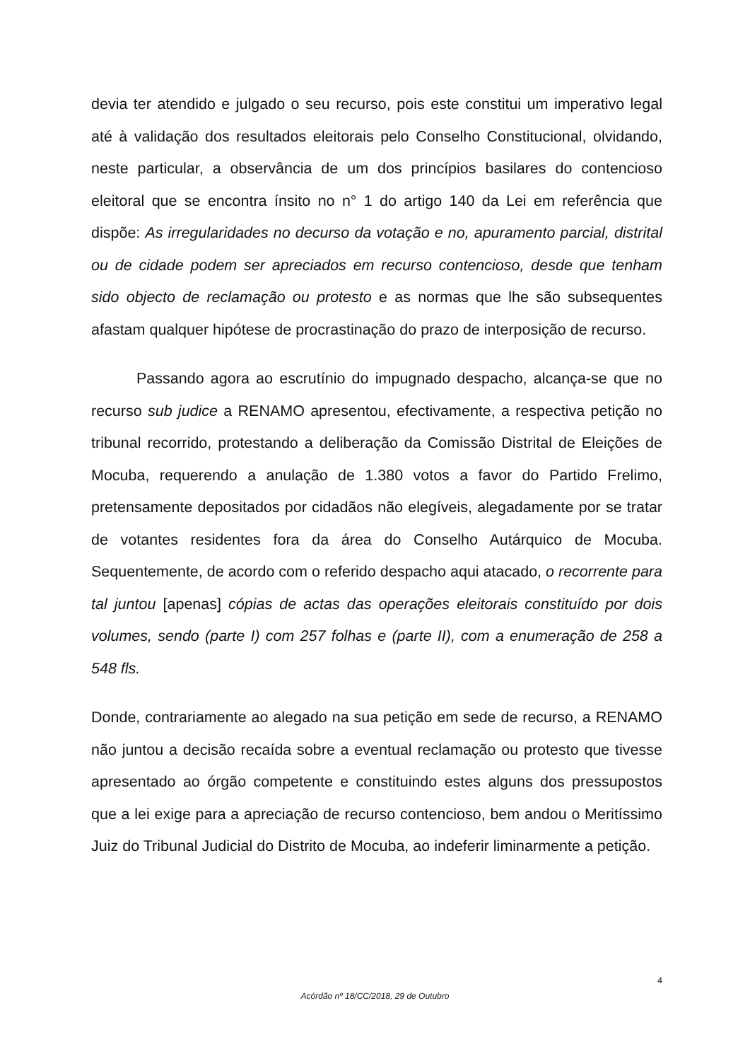devia ter atendido e julgado o seu recurso, pois este constitui um imperativo legal até à validação dos resultados eleitorais pelo Conselho Constitucional, olvidando, neste particular, a observância de um dos princípios basilares do contencioso eleitoral que se encontra ínsito no n° 1 do artigo 140 da Lei em referência que dispõe: As irregularidades no decurso da votação e no, apuramento parcial, distrital ou de cidade podem ser apreciados em recurso contencioso, desde que tenham sido objecto de reclamação ou protesto e as normas que lhe são subsequentes afastam qualquer hipótese de procrastinação do prazo de interposição de recurso.
Passando agora ao escrutínio do impugnado despacho, alcança-se que no recurso sub judice a RENAMO apresentou, efectivamente, a respectiva petição no tribunal recorrido, protestando a deliberação da Comissão Distrital de Eleições de Mocuba, requerendo a anulação de 1.380 votos a favor do Partido Frelimo, pretensamente depositados por cidadãos não elegíveis, alegadamente por se tratar de votantes residentes fora da área do Conselho Autárquico de Mocuba. Sequentemente, de acordo com o referido despacho aqui atacado, o recorrente para tal juntou [apenas] cópias de actas das operações eleitorais constituído por dois volumes, sendo (parte I) com 257 folhas e (parte II), com a enumeração de 258 a 548 fls.
Donde, contrariamente ao alegado na sua petição em sede de recurso, a RENAMO não juntou a decisão recaída sobre a eventual reclamação ou protesto que tivesse apresentado ao órgão competente e constituindo estes alguns dos pressupostos que a lei exige para a apreciação de recurso contencioso, bem andou o Meritíssimo Juiz do Tribunal Judicial do Distrito de Mocuba, ao indeferir liminarmente a petição.
4
Acórdão nº 18/CC/2018, 29 de Outubro